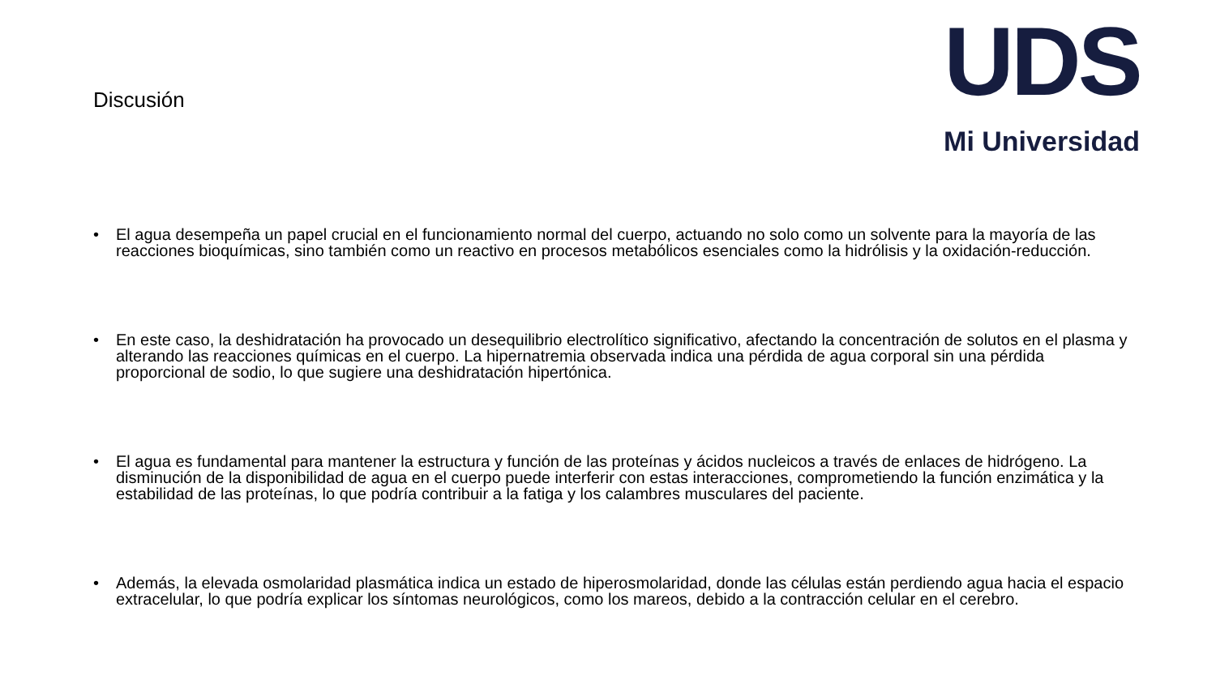UDS
Mi Universidad
Discusión
• El agua desempeña un papel crucial en el funcionamiento normal del cuerpo, actuando no solo como un solvente para la mayoría de las reacciones bioquímicas, sino también como un reactivo en procesos metabólicos esenciales como la hidrólisis y la oxidación-reducción.
• En este caso, la deshidratación ha provocado un desequilibrio electrolítico significativo, afectando la concentración de solutos en el plasma y alterando las reacciones químicas en el cuerpo. La hipernatremia observada indica una pérdida de agua corporal sin una pérdida proporcional de sodio, lo que sugiere una deshidratación hipertónica.
• El agua es fundamental para mantener la estructura y función de las proteínas y ácidos nucleicos a través de enlaces de hidrógeno. La disminución de la disponibilidad de agua en el cuerpo puede interferir con estas interacciones, comprometiendo la función enzimática y la estabilidad de las proteínas, lo que podría contribuir a la fatiga y los calambres musculares del paciente.
• Además, la elevada osmolaridad plasmática indica un estado de hiperosmolaridad, donde las células están perdiendo agua hacia el espacio extracelular, lo que podría explicar los síntomas neurológicos, como los mareos, debido a la contracción celular en el cerebro.